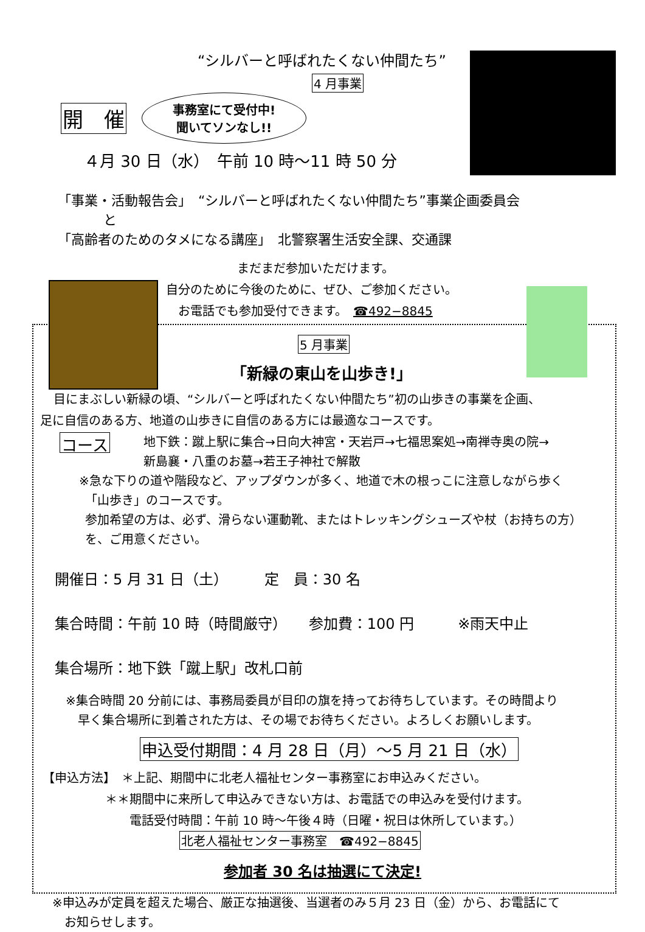“シルバーと呼ばれたくない仲間たち”
4 月事業
開　催
事務室にて受付中!
聞いてソンなし!!
４月 30 日（水）　午前 10 時～11 時 50 分
「事業・活動報告会」　“シルバーと呼ばれたくない仲間たち”事業企画委員会
と
「高齢者のためのタメになる講座」　北警察署生活安全課、交通課
まだまだ参加いただけます。
自分のために今後のために、ぜひ、ご参加ください。
お電話でも参加受付できます。　☎492−8845
5 月事業
「新緑の東山を山歩き!」
目にまぶしい新緑の頃、“シルバーと呼ばれたくない仲間たち”初の山歩きの事業を企画、
足に自信のある方、地道の山歩きに自信のある方には最適なコースです。
コース
地下鉄：蹴上駅に集合→日向大神宮・天岩戸→七福思案処→南禅寺奥の院→
新島襄・八重のお墓→若王子神社で解散
※急な下りの道や階段など、アップダウンが多く、地道で木の根っこに注意しながら歩く
　「山歩き」のコースです。
参加希望の方は、必ず、滑らない運動靴、またはトレッキングシューズや杖（お持ちの方）
を、ご用意ください。
開催日：5 月 31 日（土）　　　定　員：30 名
集合時間：午前 10 時（時間厳守）　　参加費：100 円　　　※雨天中止
集合場所：地下鉄「蹴上駅」改札口前
※集合時間 20 分前には、事務局委員が目印の旗を持ってお待ちしています。その時間より
　早く集合場所に到着された方は、その場でお待ちください。よろしくお願いします。
申込受付期間：4 月 28 日（月）～5 月 21 日（水）
【申込方法】　＊上記、期間中に北老人福祉センター事務室にお申込みください。
＊＊期間中に来所して申込みできない方は、お電話での申込みを受付けます。
電話受付時間：午前 10 時～午後４時（日曜・祝日は休所しています。）
北老人福祉センター事務室　☎492−8845
参加者 30 名は抽選にて決定!
※申込みが定員を超えた場合、厳正な抽選後、当選者のみ５月 23 日（金）から、お電話にて
　お知らせします。